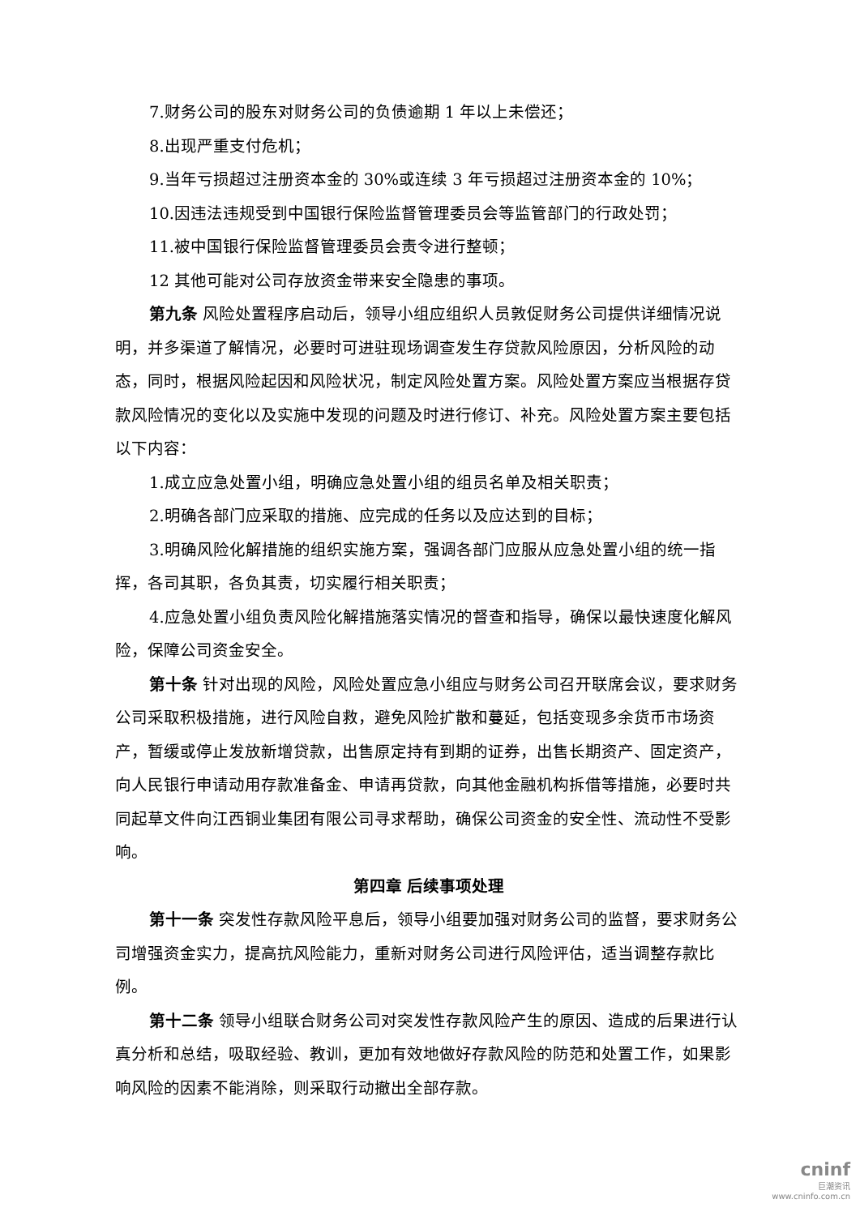7.财务公司的股东对财务公司的负债逾期 1 年以上未偿还；
8.出现严重支付危机；
9.当年亏损超过注册资本金的 30%或连续 3 年亏损超过注册资本金的 10%；
10.因违法违规受到中国银行保险监督管理委员会等监管部门的行政处罚；
11.被中国银行保险监督管理委员会责令进行整顿；
12 其他可能对公司存放资金带来安全隐患的事项。
第九条 风险处置程序启动后，领导小组应组织人员敦促财务公司提供详细情况说明，并多渠道了解情况，必要时可进驻现场调查发生存贷款风险原因，分析风险的动态，同时，根据风险起因和风险状况，制定风险处置方案。风险处置方案应当根据存贷款风险情况的变化以及实施中发现的问题及时进行修订、补充。风险处置方案主要包括以下内容：
1.成立应急处置小组，明确应急处置小组的组员名单及相关职责；
2.明确各部门应采取的措施、应完成的任务以及应达到的目标；
3.明确风险化解措施的组织实施方案，强调各部门应服从应急处置小组的统一指挥，各司其职，各负其责，切实履行相关职责；
4.应急处置小组负责风险化解措施落实情况的督查和指导，确保以最快速度化解风险，保障公司资金安全。
第十条 针对出现的风险，风险处置应急小组应与财务公司召开联席会议，要求财务公司采取积极措施，进行风险自救，避免风险扩散和蔓延，包括变现多余货币市场资产，暂缓或停止发放新增贷款，出售原定持有到期的证券，出售长期资产、固定资产，向人民银行申请动用存款准备金、申请再贷款，向其他金融机构拆借等措施，必要时共同起草文件向江西铜业集团有限公司寻求帮助，确保公司资金的安全性、流动性不受影响。
第四章 后续事项处理
第十一条 突发性存款风险平息后，领导小组要加强对财务公司的监督，要求财务公司增强资金实力，提高抗风险能力，重新对财务公司进行风险评估，适当调整存款比例。
第十二条 领导小组联合财务公司对突发性存款风险产生的原因、造成的后果进行认真分析和总结，吸取经验、教训，更加有效地做好存款风险的防范和处置工作，如果影响风险的因素不能消除，则采取行动撤出全部存款。
cninf
巨潮资讯
www.cninfo.com.cn